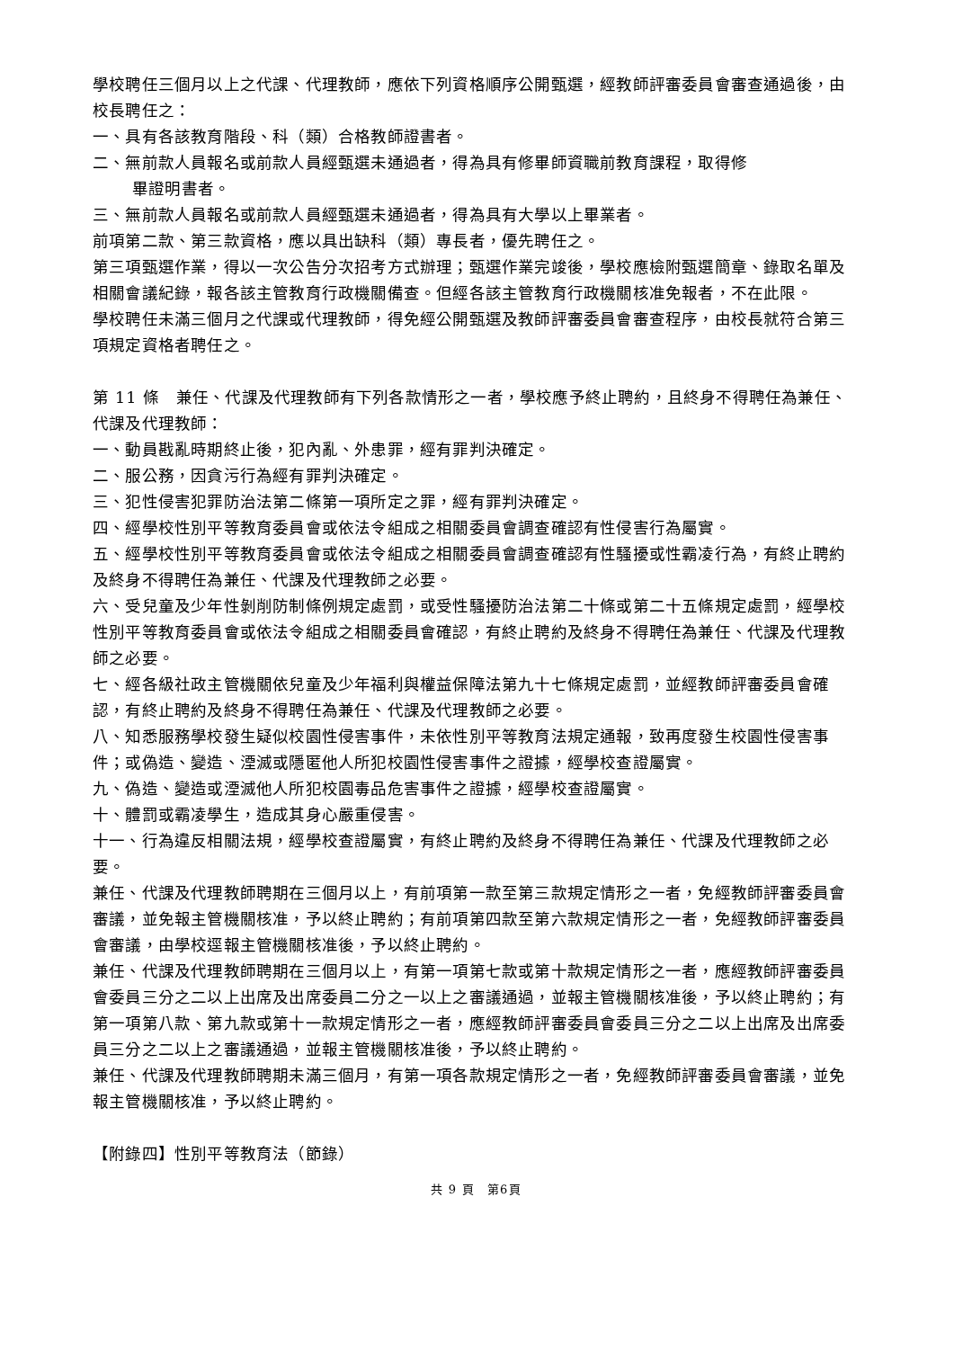學校聘任三個月以上之代課、代理教師，應依下列資格順序公開甄選，經教師評審委員會審查通過後，由校長聘任之：
一、具有各該教育階段、科（類）合格教師證書者。
二、無前款人員報名或前款人員經甄選未通過者，得為具有修畢師資職前教育課程，取得修
畢證明書者。
三、無前款人員報名或前款人員經甄選未通過者，得為具有大學以上畢業者。
前項第二款、第三款資格，應以具出缺科（類）專長者，優先聘任之。
第三項甄選作業，得以一次公告分次招考方式辦理；甄選作業完竣後，學校應檢附甄選簡章、錄取名單及相關會議紀錄，報各該主管教育行政機關備查。但經各該主管教育行政機關核准免報者，不在此限。
學校聘任未滿三個月之代課或代理教師，得免經公開甄選及教師評審委員會審查程序，由校長就符合第三項規定資格者聘任之。
第 11 條　兼任、代課及代理教師有下列各款情形之一者，學校應予終止聘約，且終身不得聘任為兼任、代課及代理教師：
一、動員戡亂時期終止後，犯內亂、外患罪，經有罪判決確定。
二、服公務，因貪污行為經有罪判決確定。
三、犯性侵害犯罪防治法第二條第一項所定之罪，經有罪判決確定。
四、經學校性別平等教育委員會或依法令組成之相關委員會調查確認有性侵害行為屬實。
五、經學校性別平等教育委員會或依法令組成之相關委員會調查確認有性騷擾或性霸凌行為，有終止聘約及終身不得聘任為兼任、代課及代理教師之必要。
六、受兒童及少年性剝削防制條例規定處罰，或受性騷擾防治法第二十條或第二十五條規定處罰，經學校性別平等教育委員會或依法令組成之相關委員會確認，有終止聘約及終身不得聘任為兼任、代課及代理教師之必要。
七、經各級社政主管機關依兒童及少年福利與權益保障法第九十七條規定處罰，並經教師評審委員會確認，有終止聘約及終身不得聘任為兼任、代課及代理教師之必要。
八、知悉服務學校發生疑似校園性侵害事件，未依性別平等教育法規定通報，致再度發生校園性侵害事件；或偽造、變造、湮滅或隱匿他人所犯校園性侵害事件之證據，經學校查證屬實。
九、偽造、變造或湮滅他人所犯校園毒品危害事件之證據，經學校查證屬實。
十、體罰或霸凌學生，造成其身心嚴重侵害。
十一、行為違反相關法規，經學校查證屬實，有終止聘約及終身不得聘任為兼任、代課及代理教師之必要。
兼任、代課及代理教師聘期在三個月以上，有前項第一款至第三款規定情形之一者，免經教師評審委員會審議，並免報主管機關核准，予以終止聘約；有前項第四款至第六款規定情形之一者，免經教師評審委員會審議，由學校逕報主管機關核准後，予以終止聘約。
兼任、代課及代理教師聘期在三個月以上，有第一項第七款或第十款規定情形之一者，應經教師評審委員會委員三分之二以上出席及出席委員二分之一以上之審議通過，並報主管機關核准後，予以終止聘約；有第一項第八款、第九款或第十一款規定情形之一者，應經教師評審委員會委員三分之二以上出席及出席委員三分之二以上之審議通過，並報主管機關核准後，予以終止聘約。
兼任、代課及代理教師聘期未滿三個月，有第一項各款規定情形之一者，免經教師評審委員會審議，並免報主管機關核准，予以終止聘約。
【附錄四】性別平等教育法（節錄）
共 9 頁　第6頁